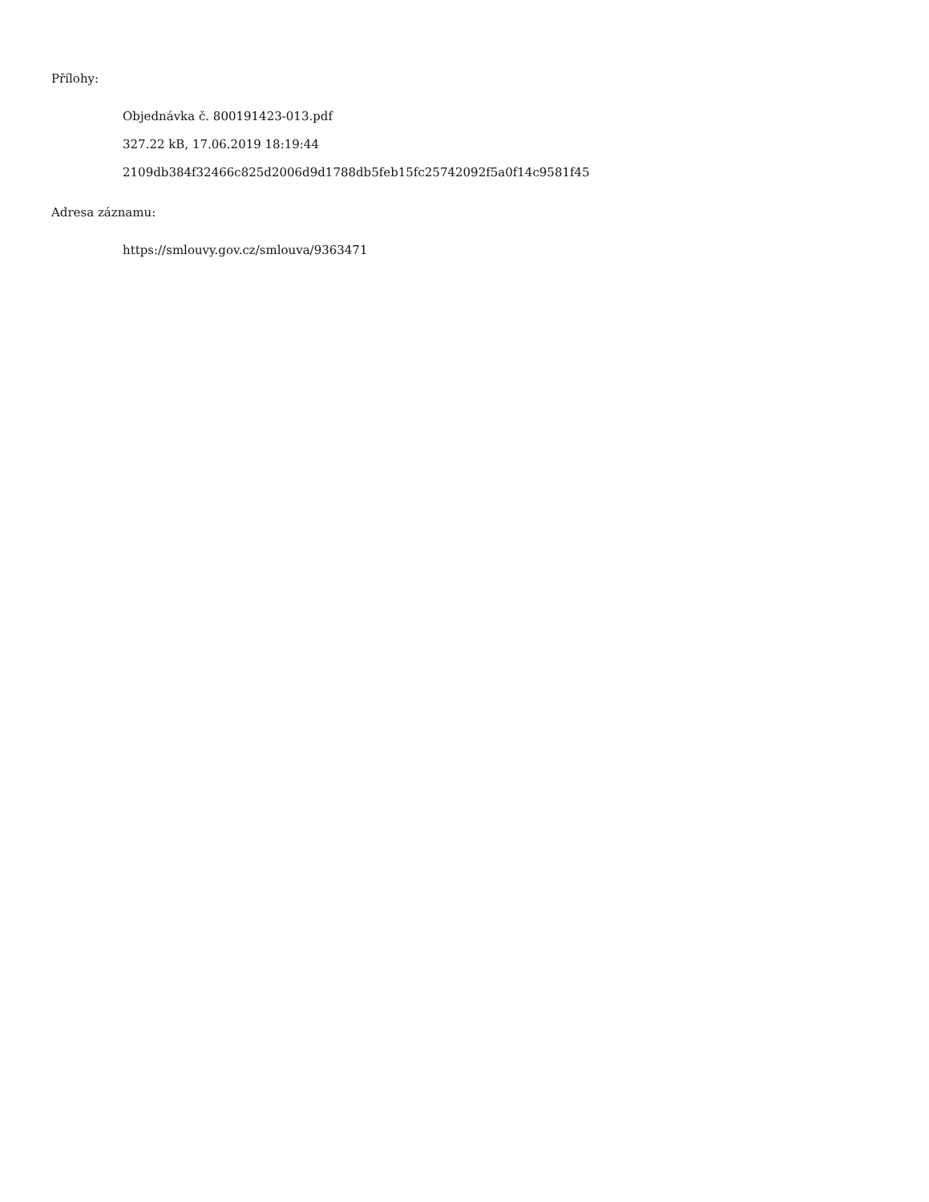Přílohy:
Objednávka č. 800191423-013.pdf
327.22 kB, 17.06.2019 18:19:44
2109db384f32466c825d2006d9d1788db5feb15fc25742092f5a0f14c9581f45
Adresa záznamu:
https://smlouvy.gov.cz/smlouva/9363471